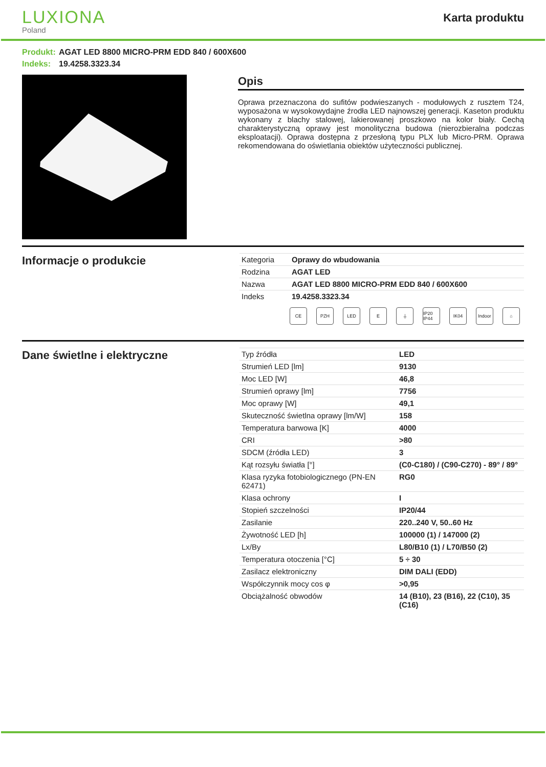LUXIONA
Poland
Karta produktu
Produkt: AGAT LED 8800 MICRO-PRM EDD 840 / 600X600
Indeks: 19.4258.3323.34
Opis
Oprawa przeznaczona do sufitów podwieszanych - modułowych z rusztem T24, wyposażona w wysokowydajne źrodła LED najnowszej generacji. Kaseton produktu wykonany z blachy stalowej, lakierowanej proszkowo na kolor biały. Cechą charakterystyczną oprawy jest monolityczna budowa (nierozbieralna podczas eksploatacji). Oprawa dostępna z przesłoną typu PLX lub Micro-PRM. Oprawa rekomendowana do oświetlania obiektów użyteczności publicznej.
Informacje o produkcie
| Kategoria | Oprawy do wbudowania |
| Rodzina | AGAT LED |
| Nazwa | AGAT LED 8800 MICRO-PRM EDD 840 / 600X600 |
| Indeks | 19.4258.3323.34 |
CE PZH LED E ⏚ IP20 IP44
IK04 Indoor
⌂
Dane świetlne i elektryczne
| Typ źródła | LED |
| Strumień LED [lm] | 9130 |
| Moc LED [W] | 46,8 |
| Strumień oprawy [lm] | 7756 |
| Moc oprawy [W] | 49,1 |
| Skuteczność świetlna oprawy [lm/W] | 158 |
| Temperatura barwowa [K] | 4000 |
| CRI | >80 |
| SDCM (źródła LED) | 3 |
| Kąt rozsyłu światła [°] | (C0-C180) / (C90-C270) - 89° / 89° |
| Klasa ryzyka fotobiologicznego (PN-EN 62471) | RG0 |
| Klasa ochrony | I |
| Stopień szczelności | IP20/44 |
| Zasilanie | 220..240 V, 50..60 Hz |
| Żywotność LED [h] | 100000 (1) / 147000 (2) |
| Lx/By | L80/B10 (1) / L70/B50 (2) |
| Temperatura otoczenia [°C] | 5 ÷ 30 |
| Zasilacz elektroniczny | DIM DALI (EDD) |
| Współczynnik mocy cos φ | >0,95 |
| Obciążalność obwodów | 14 (B10), 23 (B16), 22 (C10), 35 (C16) |